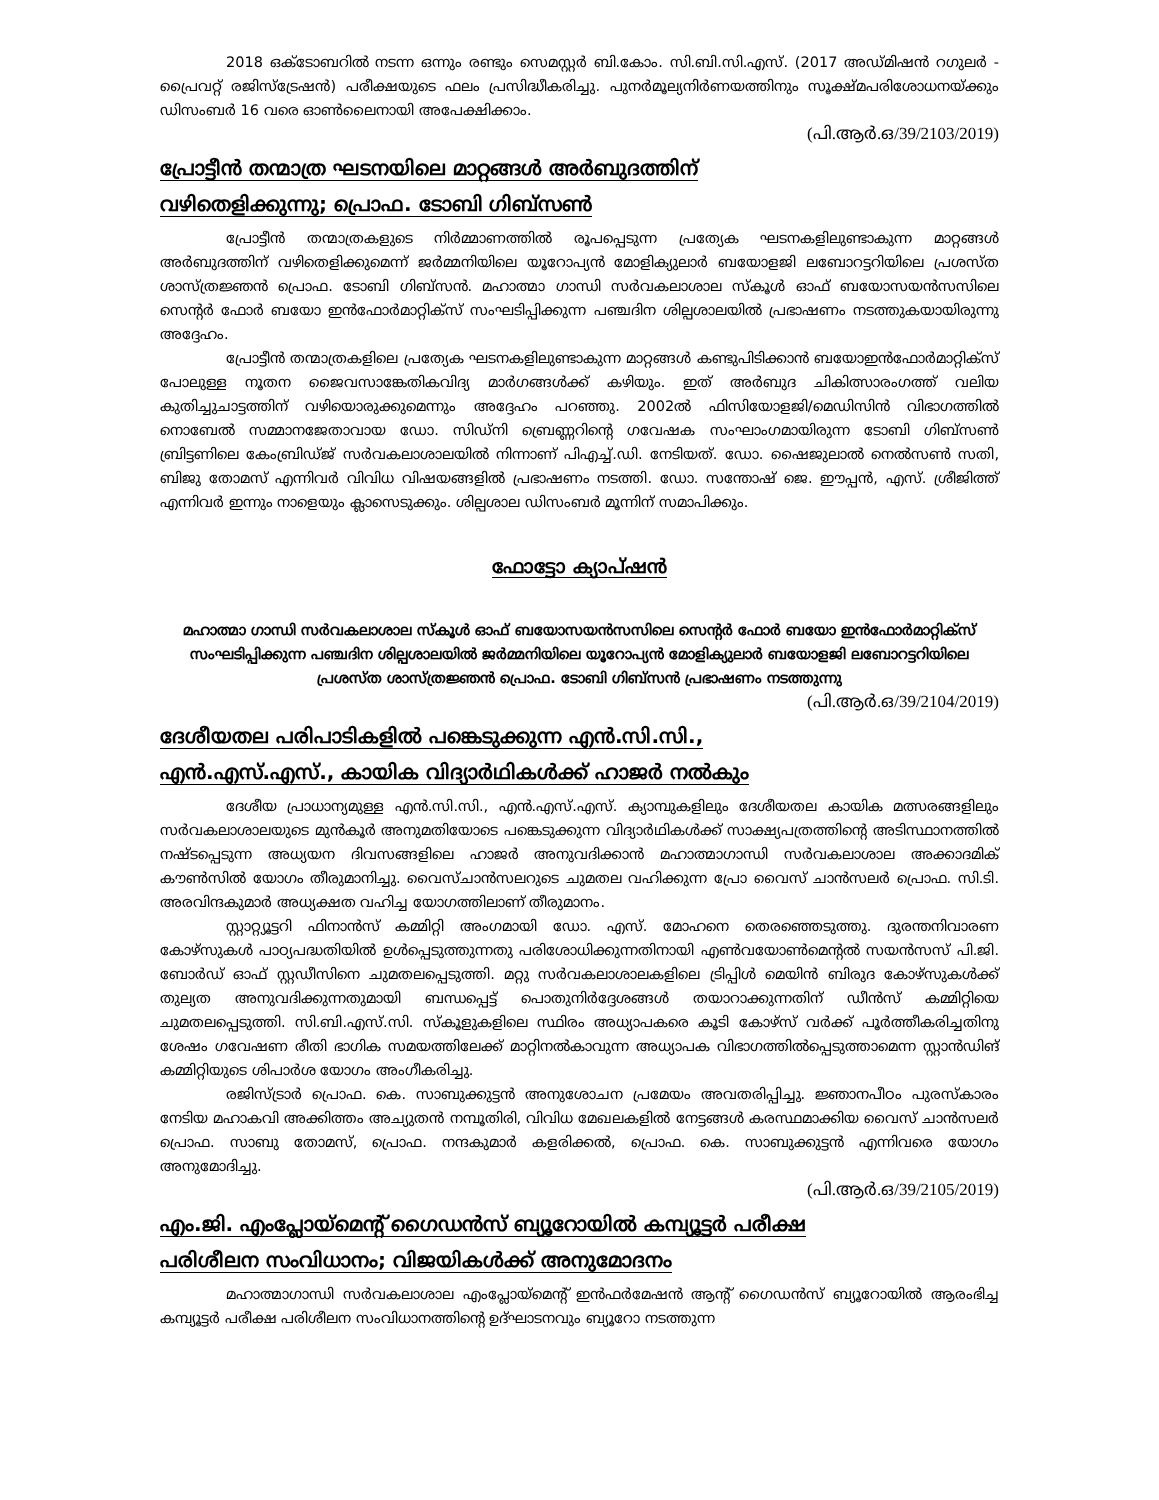2018 ഒക്ടോബറിൽ നടന്ന ഒന്നും രണ്ടും സെമസ്റ്റർ ബി.കോം. സി.ബി.സി.എസ്. (2017 അഡ്മിഷൻ റഗുലർ - പ്രൈവറ്റ് രജിസ്ട്രേഷൻ) പരീക്ഷയുടെ ഫലം പ്രസിദ്ധീകരിച്ചു. പുനർമൂല്യനിർണയത്തിനും സൂക്ഷ്മപരിശോധനയ്ക്കും ഡിസംബർ 16 വരെ ഓൺലൈനായി അപേക്ഷിക്കാം.
(പി.ആർ.ഒ/39/2103/2019)
പ്രോട്ടീൻ തന്മാത്ര ഘടനയിലെ മാറ്റങ്ങൾ അർബുദത്തിന്
വഴിതെളിക്കുന്നു; പ്രൊഫ. ടോബി ഗിബ്സൺ
പ്രോട്ടീൻ തന്മാത്രകളുടെ നിർമ്മാണത്തിൽ രൂപപ്പെടുന്ന പ്രത്യേക ഘടനകളിലുണ്ടാകുന്ന മാറ്റങ്ങൾ അർബുദത്തിന് വഴിതെളിക്കുമെന്ന് ജർമ്മനിയിലെ യൂറോപ്യൻ മോളിക്യുലാർ ബയോളജി ലബോറട്ടറിയിലെ പ്രശസ്ത ശാസ്ത്രജ്ഞൻ പ്രൊഫ. ടോബി ഗിബ്സൻ. മഹാത്മാ ഗാന്ധി സർവകലാശാല സ്കൂൾ ഓഫ് ബയോസയൻസസിലെ സെന്റർ ഫോർ ബയോ ഇൻഫോർമാറ്റിക്സ് സംഘടിപ്പിക്കുന്ന പഞ്ചദിന ശില്പശാലയിൽ പ്രഭാഷണം നടത്തുകയായിരുന്നു അദ്ദേഹം.
പ്രോട്ടീൻ തന്മാത്രകളിലെ പ്രത്യേക ഘടനകളിലുണ്ടാകുന്ന മാറ്റങ്ങൾ കണ്ടുപിടിക്കാൻ ബയോഇൻഫോർമാറ്റിക്സ് പോലുള്ള നൂതന ജൈവസാങ്കേതികവിദ്യ മാർഗങ്ങൾക്ക് കഴിയും. ഇത് അർബുദ ചികിത്സാരംഗത്ത് വലിയ കുതിച്ചുചാട്ടത്തിന് വഴിയൊരുക്കുമെന്നും അദ്ദേഹം പറഞ്ഞു. 2002ൽ ഫിസിയോളജി/മെഡിസിൻ വിഭാഗത്തിൽ നൊബേൽ സമ്മാനജേതാവായ ഡോ. സിഡ്നി ബ്രെണ്ണറിന്റെ ഗവേഷക സംഘാംഗമായിരുന്ന ടോബി ഗിബ്സൺ ബ്രിട്ടണിലെ കേംബ്രിഡ്ജ് സർവകലാശാലയിൽ നിന്നാണ് പിഎച്ച്.ഡി. നേടിയത്. ഡോ. ഷൈജുലാൽ നെൽസൺ സതി, ബിജു തോമസ് എന്നിവർ വിവിധ വിഷയങ്ങളിൽ പ്രഭാഷണം നടത്തി. ഡോ. സന്തോഷ് ജെ. ഈപ്പൻ, എസ്. ശ്രീജിത്ത് എന്നിവർ ഇന്നും നാളെയും ക്ലാസെടുക്കും. ശില്പശാല ഡിസംബർ മൂന്നിന് സമാപിക്കും.
ഫോട്ടോ ക്യാപ്ഷൻ
മഹാത്മാ ഗാന്ധി സർവകലാശാല സ്കൂൾ ഓഫ് ബയോസയൻസസിലെ സെന്റർ ഫോർ ബയോ ഇൻഫോർമാറ്റിക്സ് സംഘടിപ്പിക്കുന്ന പഞ്ചദിന ശില്പശാലയിൽ ജർമ്മനിയിലെ യൂറോപ്യൻ മോളിക്യുലാർ ബയോളജി ലബോറട്ടറിയിലെ പ്രശസ്ത ശാസ്ത്രജ്ഞൻ പ്രൊഫ. ടോബി ഗിബ്സൻ പ്രഭാഷണം നടത്തുന്നു
(പി.ആർ.ഒ/39/2104/2019)
ദേശീയതല പരിപാടികളിൽ പങ്കെടുക്കുന്ന എൻ.സി.സി.,
എൻ.എസ്.എസ്., കായിക വിദ്യാർഥികൾക്ക് ഹാജർ നൽകും
ദേശീയ പ്രാധാന്യമുള്ള എൻ.സി.സി., എൻ.എസ്.എസ്. ക്യാമ്പുകളിലും ദേശീയതല കായിക മത്സരങ്ങളിലും സർവകലാശാലയുടെ മുൻകൂർ അനുമതിയോടെ പങ്കെടുക്കുന്ന വിദ്യാർഥികൾക്ക് സാക്ഷ്യപത്രത്തിന്റെ അടിസ്ഥാനത്തിൽ നഷ്ടപ്പെടുന്ന അധ്യയന ദിവസങ്ങളിലെ ഹാജർ അനുവദിക്കാൻ മഹാത്മാഗാന്ധി സർവകലാശാല അക്കാദമിക് കൗൺസിൽ യോഗം തീരുമാനിച്ചു. വൈസ്ചാൻസലറുടെ ചുമതല വഹിക്കുന്ന പ്രോ വൈസ് ചാൻസലർ പ്രൊഫ. സി.ടി. അരവിന്ദകുമാർ അധ്യക്ഷത വഹിച്ച യോഗത്തിലാണ് തീരുമാനം.
സ്റ്റാറ്റ്യൂട്ടറി ഫിനാൻസ് കമ്മിറ്റി അംഗമായി ഡോ. എസ്. മോഹനെ തെരഞ്ഞെടുത്തു. ദുരന്തനിവാരണ കോഴ്സുകൾ പാഠ്യപദ്ധതിയിൽ ഉൾപ്പെടുത്തുന്നതു പരിശോധിക്കുന്നതിനായി എൺവയോൺമെന്റൽ സയൻസസ് പി.ജി. ബോർഡ് ഓഫ് സ്റ്റഡീസിനെ ചുമതലപ്പെടുത്തി. മറ്റു സർവകലാശാലകളിലെ ട്രിപ്പിൾ മെയിൻ ബിരുദ കോഴ്സുകൾക്ക് തുല്യത അനുവദിക്കുന്നതുമായി ബന്ധപ്പെട്ട് പൊതുനിർദ്ദേശങ്ങൾ തയാറാക്കുന്നതിന് ഡീൻസ് കമ്മിറ്റിയെ ചുമതലപ്പെടുത്തി. സി.ബി.എസ്.സി. സ്കൂളുകളിലെ സ്ഥിരം അധ്യാപകരെ കൂടി കോഴ്സ് വർക്ക് പൂർത്തീകരിച്ചതിനു ശേഷം ഗവേഷണ രീതി ഭാഗിക സമയത്തിലേക്ക് മാറ്റിനൽകാവുന്ന അധ്യാപക വിഭാഗത്തിൽപ്പെടുത്താമെന്ന സ്റ്റാൻഡിങ് കമ്മിറ്റിയുടെ ശിപാർശ യോഗം അംഗീകരിച്ചു.
രജിസ്ട്രാർ പ്രൊഫ. കെ. സാബുക്കുട്ടൻ അനുശോചന പ്രമേയം അവതരിപ്പിച്ചു. ജ്ഞാനപീഠം പുരസ്കാരം നേടിയ മഹാകവി അക്കിത്തം അച്യുതൻ നമ്പൂതിരി, വിവിധ മേഖലകളിൽ നേട്ടങ്ങൾ കരസ്ഥമാക്കിയ വൈസ് ചാൻസലർ പ്രൊഫ. സാബു തോമസ്, പ്രൊഫ. നന്ദകുമാർ കളരിക്കൽ, പ്രൊഫ. കെ. സാബുക്കുട്ടൻ എന്നിവരെ യോഗം അനുമോദിച്ചു.
(പി.ആർ.ഒ/39/2105/2019)
എം.ജി. എംപ്ലോയ്മെന്റ് ഗൈഡൻസ് ബ്യൂറോയിൽ കമ്പ്യൂട്ടർ പരീക്ഷ
പരിശീലന സംവിധാനം; വിജയികൾക്ക് അനുമോദനം
മഹാത്മാഗാന്ധി സർവകലാശാല എംപ്ലോയ്മെന്റ് ഇൻഫർമേഷൻ ആന്റ് ഗൈഡൻസ് ബ്യൂറോയിൽ ആരംഭിച്ച കമ്പ്യൂട്ടർ പരീക്ഷ പരിശീലന സംവിധാനത്തിന്റെ ഉദ്ഘാടനവും ബ്യൂറോ നടത്തുന്ന